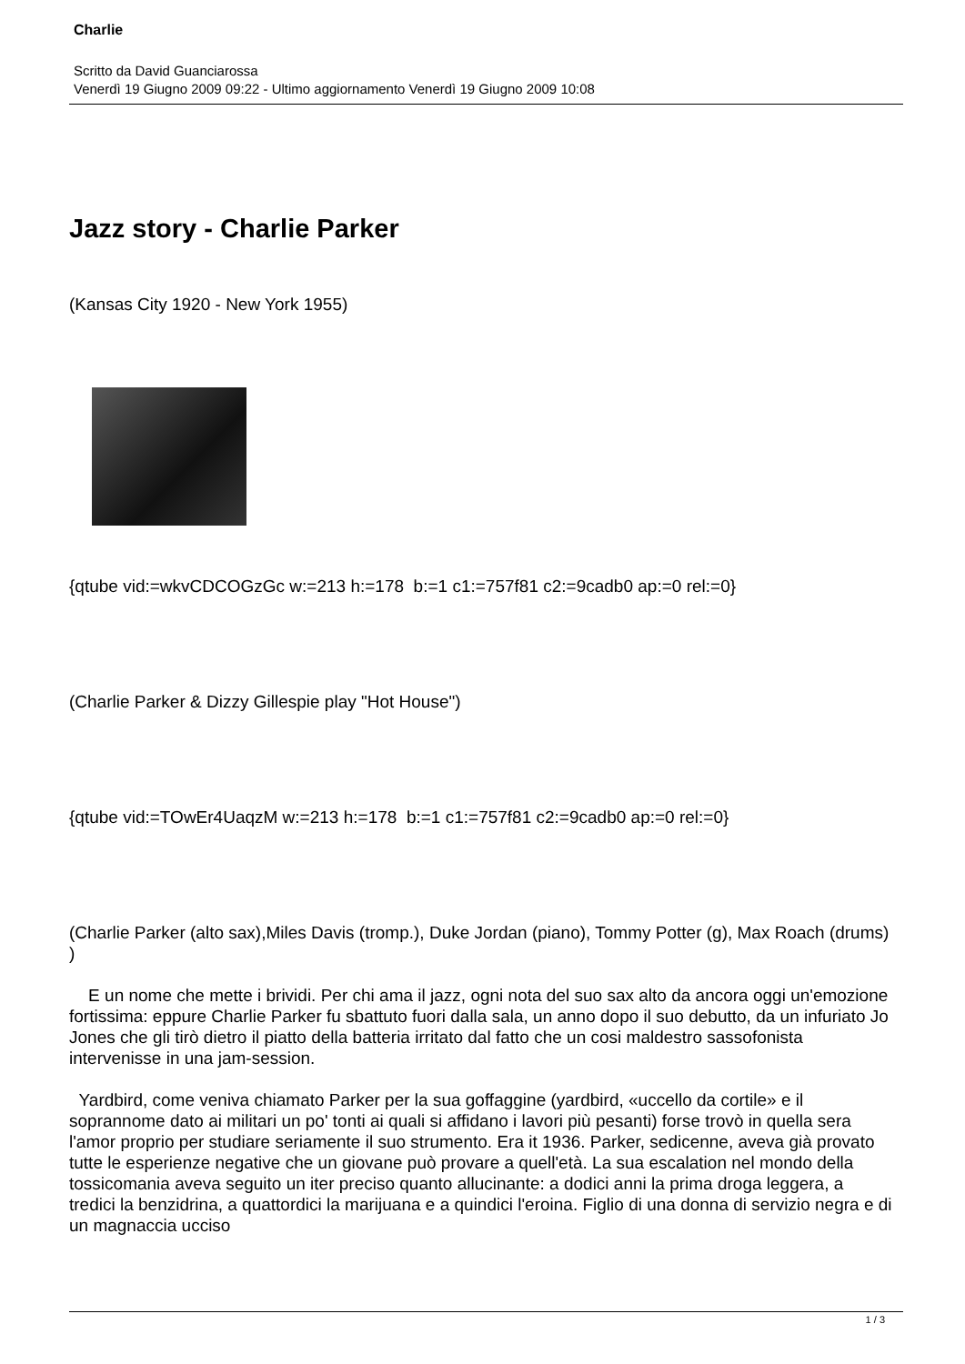Charlie
Scritto da David Guanciarossa
Venerdì 19 Giugno 2009 09:22 - Ultimo aggiornamento Venerdì 19 Giugno 2009 10:08
Jazz story - Charlie Parker
(Kansas City 1920 - New York 1955)
{qtube vid:=wkvCDCOGzGc w:=213 h:=178 b:=1 c1:=757f81 c2:=9cadb0 ap:=0 rel:=0}
(Charlie Parker & Dizzy Gillespie play "Hot House")
{qtube vid:=TOwEr4UaqzM w:=213 h:=178 b:=1 c1:=757f81 c2:=9cadb0 ap:=0 rel:=0}
(Charlie Parker (alto sax),Miles Davis (tromp.), Duke Jordan (piano), Tommy Potter (g), Max Roach (drums) )
E un nome che mette i brividi. Per chi ama il jazz, ogni nota del suo sax alto da ancora oggi un'emozione fortissima: eppure Charlie Parker fu sbattuto fuori dalla sala, un anno dopo il suo debutto, da un infuriato Jo Jones che gli tirò dietro il piatto della batteria irritato dal fatto che un cosi maldestro sassofonista intervenisse in una jam-session.
Yardbird, come veniva chiamato Parker per la sua goffaggine (yardbird, «uccello da cortile» e il soprannome dato ai militari un po' tonti ai quali si affidano i lavori più pesanti) forse trovò in quella sera l'amor proprio per studiare seriamente il suo strumento. Era it 1936. Parker, sedicenne, aveva già provato tutte le esperienze negative che un giovane può provare a quell'età. La sua escalation nel mondo della tossicomania aveva seguito un iter preciso quanto allucinante: a dodici anni la prima droga leggera, a tredici la benzidrina, a quattordici la marijuana e a quindici l'eroina. Figlio di una donna di servizio negra e di un magnaccia ucciso
1 / 3